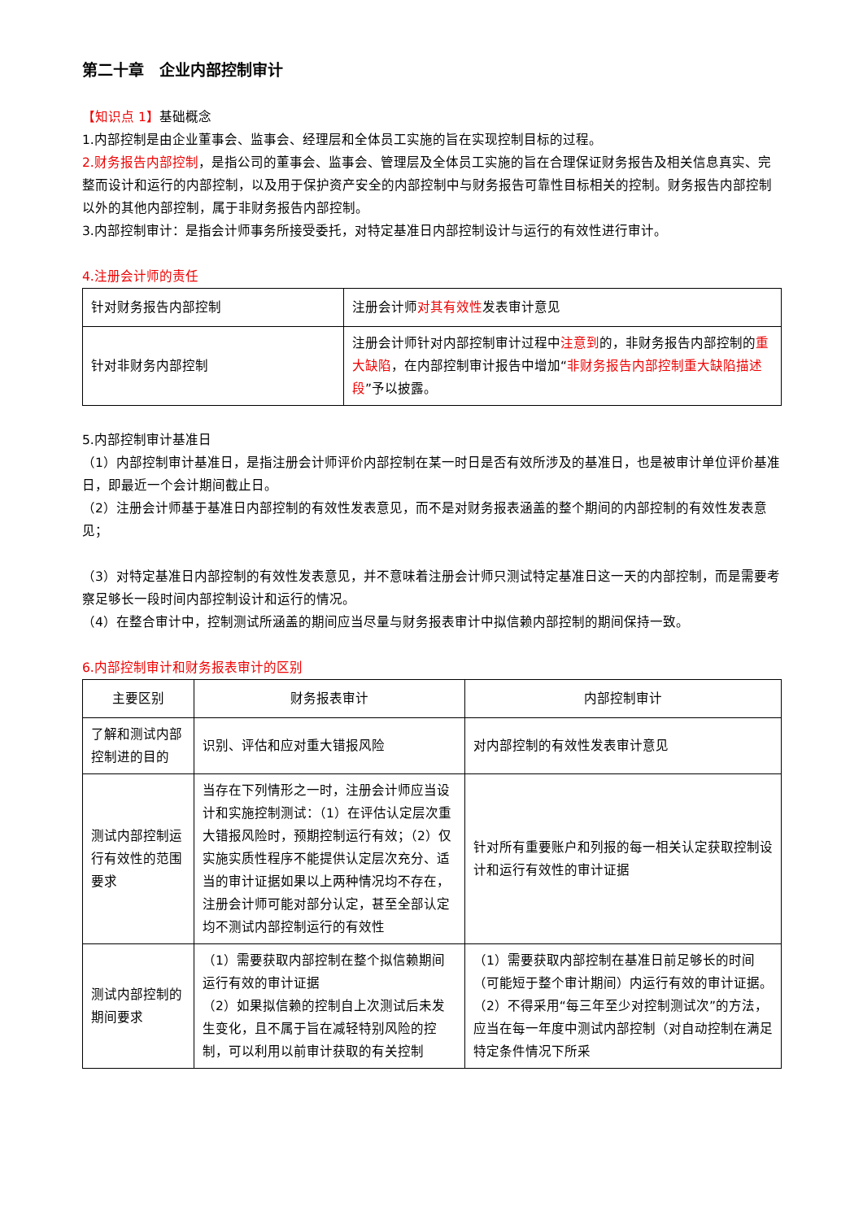第二十章　企业内部控制审计
【知识点 1】基础概念
1.内部控制是由企业董事会、监事会、经理层和全体员工实施的旨在实现控制目标的过程。
2.财务报告内部控制，是指公司的董事会、监事会、管理层及全体员工实施的旨在合理保证财务报告及相关信息真实、完整而设计和运行的内部控制，以及用于保护资产安全的内部控制中与财务报告可靠性目标相关的控制。财务报告内部控制以外的其他内部控制，属于非财务报告内部控制。
3.内部控制审计：是指会计师事务所接受委托，对特定基准日内部控制设计与运行的有效性进行审计。
4.注册会计师的责任
| 针对财务报告内部控制 | 注册会计师 对其有效性 发表审计意见 |
| 针对非财务内部控制 | 注册会计师针对内部控制审计过程中 注意到 的，非财务报告内部控制的 重大缺陷 ，在内部控制审计报告中增加“ 非财务报告内部控制重大缺陷描述段 ”予以披露。 |
5.内部控制审计基准日
（1）内部控制审计基准日，是指注册会计师评价内部控制在某一时日是否有效所涉及的基准日，也是被审计单位评价基准日，即最近一个会计期间截止日。
（2）注册会计师基于基准日内部控制的有效性发表意见，而不是对财务报表涵盖的整个期间的内部控制的有效性发表意见；
（3）对特定基准日内部控制的有效性发表意见，并不意味着注册会计师只测试特定基准日这一天的内部控制，而是需要考察足够长一段时间内部控制设计和运行的情况。
（4）在整合审计中，控制测试所涵盖的期间应当尽量与财务报表审计中拟信赖内部控制的期间保持一致。
6.内部控制审计和财务报表审计的区别
| 主要区别 | 财务报表审计 | 内部控制审计 |
| 了解和测试内部控制进的目的 | 识别、评估和应对重大错报风险 | 对内部控制的有效性发表审计意见 |
| 测试内部控制运行有效性的范围要求 | 当存在下列情形之一时，注册会计师应当设计和实施控制测试：（1）在评估认定层次重大错报风险时，预期控制运行有效；（2）仅实施实质性程序不能提供认定层次充分、适当的审计证据如果以上两种情况均不存在，注册会计师可能对部分认定，甚至全部认定均不测试内部控制运行的有效性 | 针对所有重要账户和列报的每一相关认定获取控制设计和运行有效性的审计证据 |
| 测试内部控制的期间要求 | （1）需要获取内部控制在整个拟信赖期间运行有效的审计证据 （2）如果拟信赖的控制自上次测试后未发生变化，且不属于旨在减轻特别风险的控制，可以利用以前审计获取的有关控制 | （1）需要获取内部控制在基准日前足够长的时间（可能短于整个审计期间）内运行有效的审计证据。（2）不得采用“每三年至少对控制测试次”的方法，应当在每一年度中测试内部控制（对自动控制在满足特定条件情况下所采 |